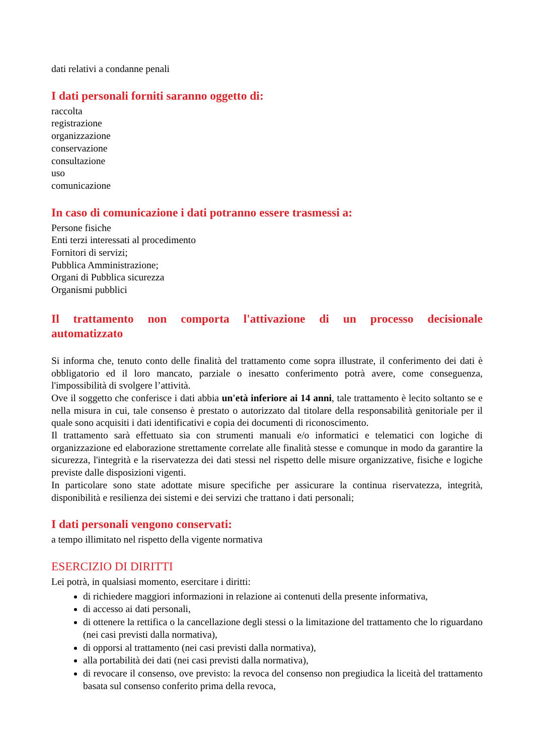dati relativi a condanne penali
I dati personali forniti saranno oggetto di:
raccolta
registrazione
organizzazione
conservazione
consultazione
uso
comunicazione
In caso di comunicazione i dati potranno essere trasmessi a:
Persone fisiche
Enti terzi interessati al procedimento
Fornitori di servizi;
Pubblica Amministrazione;
Organi di Pubblica sicurezza
Organismi pubblici
Il trattamento non comporta l'attivazione di un processo decisionale automatizzato
Si informa che, tenuto conto delle finalità del trattamento come sopra illustrate, il conferimento dei dati è obbligatorio ed il loro mancato, parziale o inesatto conferimento potrà avere, come conseguenza, l'impossibilità di svolgere l’attività.
Ove il soggetto che conferisce i dati abbia un'età inferiore ai 14 anni, tale trattamento è lecito soltanto se e nella misura in cui, tale consenso è prestato o autorizzato dal titolare della responsabilità genitoriale per il quale sono acquisiti i dati identificativi e copia dei documenti di riconoscimento.
Il trattamento sarà effettuato sia con strumenti manuali e/o informatici e telematici con logiche di organizzazione ed elaborazione strettamente correlate alle finalità stesse e comunque in modo da garantire la sicurezza, l'integrità e la riservatezza dei dati stessi nel rispetto delle misure organizzative, fisiche e logiche previste dalle disposizioni vigenti.
In particolare sono state adottate misure specifiche per assicurare la continua riservatezza, integrità, disponibilità e resilienza dei sistemi e dei servizi che trattano i dati personali;
I dati personali vengono conservati:
a tempo illimitato nel rispetto della vigente normativa
ESERCIZIO DI DIRITTI
Lei potrà, in qualsiasi momento, esercitare i diritti:
di richiedere maggiori informazioni in relazione ai contenuti della presente informativa,
di accesso ai dati personali,
di ottenere la rettifica o la cancellazione degli stessi o la limitazione del trattamento che lo riguardano (nei casi previsti dalla normativa),
di opporsi al trattamento (nei casi previsti dalla normativa),
alla portabilità dei dati (nei casi previsti dalla normativa),
di revocare il consenso, ove previsto: la revoca del consenso non pregiudica la liceità del trattamento basata sul consenso conferito prima della revoca,